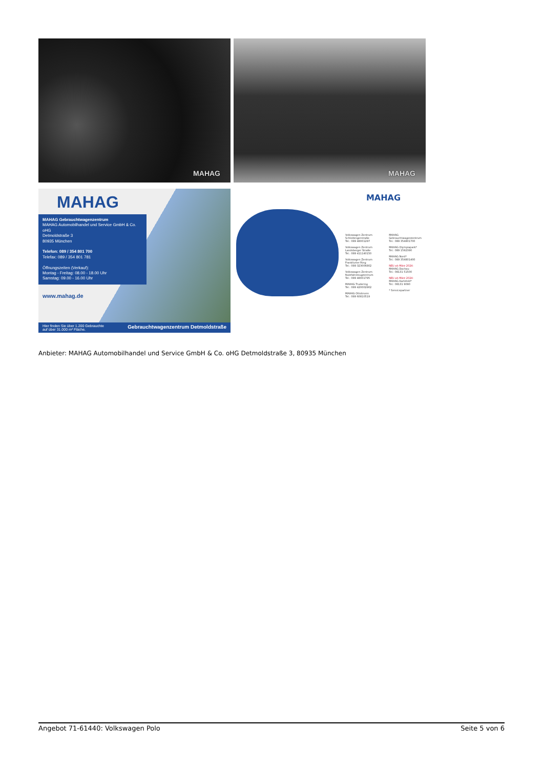MAHAG
MAHAG
MAHAG
MAHAG Gebrauchtwagenzentrum
MAHAG Automobilhandel und Service GmbH & Co. oHG
Detmoldstraße 3
80935 München
Telefon: 089 / 354 801 700
Telefax: 089 / 354 801 781
Öffnungszeiten (Verkauf):
Montag - Freitag: 08.00 - 18.00 Uhr
Samstag: 09.00 - 16.00 Uhr
www.mahag.de
Hier finden Sie über 1.200 Gebrauchte
auf über 31.000 m² Fläche. Gebrauchtwagenzentrum Detmoldstraße
MAHAG
Volkswagen Zentrum Schleibingerstraße
Tel.: 089 48001297
Volkswagen Zentrum Landsberger Straße
Tel.: 089 411140150
Volkswagen Zentrum Frankfurter Ring
Tel.: 089 323006802
Volkswagen Zentrum Nutzfahrzeugzentrum
Tel.: 089 48001795
MAHAG Trudering
Tel.: 089 420002902
MAHAG Ottobrunn
Tel.: 089 60810519
MAHAG Gebrauchtwagenzentrum
Tel.: 089 354801700
MAHAG Olympiapark*
Tel.: 089 1592390
MAHAG Nord*
Tel.: 089 354801400
NEU ab März 2024:
MAHAG Dachau
Tel.: 08131 51500
NEU ab März 2024:
MAHAG Karlsfeld*
Tel.: 08131 9090
* Servicepartner
Anbieter: MAHAG Automobilhandel und Service GmbH & Co. oHG Detmoldstraße 3, 80935 München
Angebot 71-61440: Volkswagen Polo Seite 5 von 6